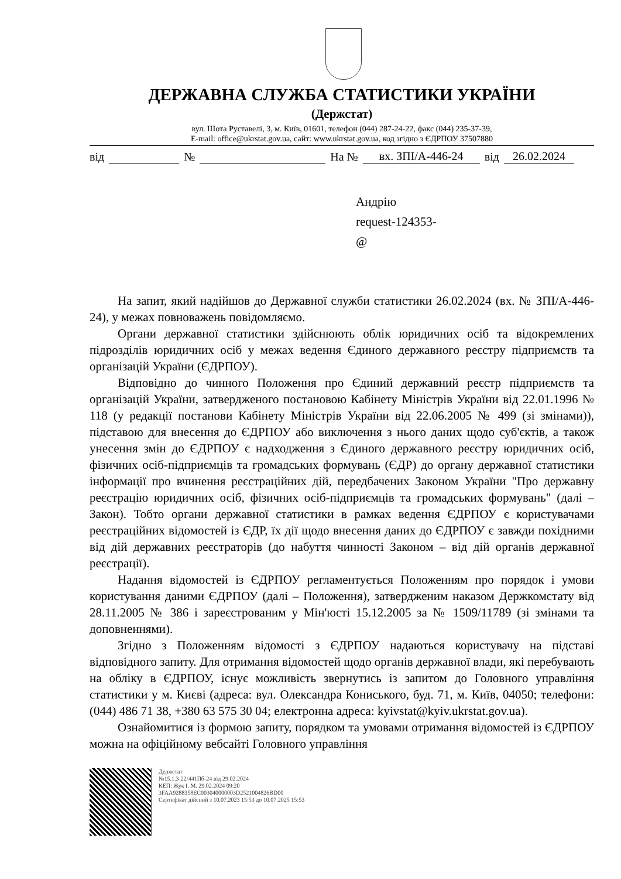ДЕРЖАВНА СЛУЖБА СТАТИСТИКИ УКРАЇНИ
(Держстат)
вул. Шота Руставелі, 3, м. Київ, 01601, телефон (044) 287-24-22, факс (044) 235-37-39,
E-mail: office@ukrstat.gov.ua, сайт: www.ukrstat.gov.ua, код згідно з ЄДРПОУ 37507880
від № На № вх. ЗПІ/А-446-24 від 26.02.2024
Андрію
request-124353-
@
На запит, який надійшов до Державної служби статистики 26.02.2024 (вх. № ЗПІ/А-446-24), у межах повноважень повідомляємо.
Органи державної статистики здійснюють облік юридичних осіб та відокремлених підрозділів юридичних осіб у межах ведення Єдиного державного реєстру підприємств та організацій України (ЄДРПОУ).
Відповідно до чинного Положення про Єдиний державний реєстр підприємств та організацій України, затвердженого постановою Кабінету Міністрів України від 22.01.1996 № 118 (у редакції постанови Кабінету Міністрів України від 22.06.2005 № 499 (зі змінами)), підставою для внесення до ЄДРПОУ або виключення з нього даних щодо суб'єктів, а також унесення змін до ЄДРПОУ є надходження з Єдиного державного реєстру юридичних осіб, фізичних осіб-підприємців та громадських формувань (ЄДР) до органу державної статистики інформації про вчинення реєстраційних дій, передбачених Законом України "Про державну реєстрацію юридичних осіб, фізичних осіб-підприємців та громадських формувань" (далі – Закон). Тобто органи державної статистики в рамках ведення ЄДРПОУ є користувачами реєстраційних відомостей із ЄДР, їх дії щодо внесення даних до ЄДРПОУ є завжди похідними від дій державних реєстраторів (до набуття чинності Законом – від дій органів державної реєстрації).
Надання відомостей із ЄДРПОУ регламентується Положенням про порядок і умови користування даними ЄДРПОУ (далі – Положення), затвердженим наказом Держкомстату від 28.11.2005 № 386 і зареєстрованим у Мін'юсті 15.12.2005 за № 1509/11789 (зі змінами та доповненнями).
Згідно з Положенням відомості з ЄДРПОУ надаються користувачу на підставі відповідного запиту. Для отримання відомостей щодо органів державної влади, які перебувають на обліку в ЄДРПОУ, існує можливість звернутись із запитом до Головного управління статистики у м. Києві (адреса: вул. Олександра Кониського, буд. 71, м. Київ, 04050; телефони: (044) 486 71 38, +380 63 575 30 04; електронна адреса: kyivstat@kyiv.ukrstat.gov.ua).
Ознайомитися із формою запиту, порядком та умовами отримання відомостей із ЄДРПОУ можна на офіційному вебсайті Головного управління
Держстат
№15.1.3-22/441Пб-24 від 29.02.2024
КЕП: Жук І. М. 29.02.2024 09:20
3FAA9288358EC003040000003D2521004826BD00
Сертифікат дійсний з 10.07.2023 15:53 до 10.07.2025 15:53